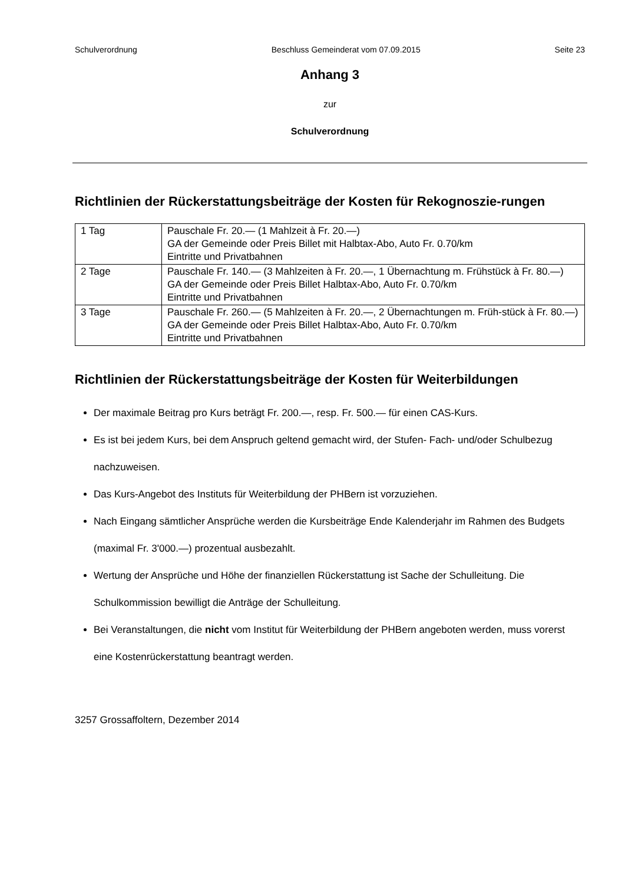Schulverordnung Beschluss Gemeinderat vom 07.09.2015 Seite 23
Anhang 3
zur
Schulverordnung
Richtlinien der Rückerstattungsbeiträge der Kosten für Rekognoszie-rungen
| 1 Tag | Pauschale Fr. 20.— (1 Mahlzeit à Fr. 20.—) GA der Gemeinde oder Preis Billet mit Halbtax-Abo, Auto Fr. 0.70/km Eintritte und Privatbahnen |
| 2 Tage | Pauschale Fr. 140.— (3 Mahlzeiten à Fr. 20.—, 1 Übernachtung m. Frühstück à Fr. 80.—) GA der Gemeinde oder Preis Billet Halbtax-Abo, Auto Fr. 0.70/km Eintritte und Privatbahnen |
| 3 Tage | Pauschale Fr. 260.— (5 Mahlzeiten à Fr. 20.—, 2 Übernachtungen m. Früh-stück à Fr. 80.—) GA der Gemeinde oder Preis Billet Halbtax-Abo, Auto Fr. 0.70/km Eintritte und Privatbahnen |
Richtlinien der Rückerstattungsbeiträge der Kosten für Weiterbildungen
Der maximale Beitrag pro Kurs beträgt Fr. 200.—, resp. Fr. 500.— für einen CAS-Kurs.
Es ist bei jedem Kurs, bei dem Anspruch geltend gemacht wird, der Stufen- Fach- und/oder Schulbezug nachzuweisen.
Das Kurs-Angebot des Instituts für Weiterbildung der PHBern ist vorzuziehen.
Nach Eingang sämtlicher Ansprüche werden die Kursbeiträge Ende Kalenderjahr im Rahmen des Budgets (maximal Fr. 3'000.—) prozentual ausbezahlt.
Wertung der Ansprüche und Höhe der finanziellen Rückerstattung ist Sache der Schulleitung. Die Schulkommission bewilligt die Anträge der Schulleitung.
Bei Veranstaltungen, die nicht vom Institut für Weiterbildung der PHBern angeboten werden, muss vorerst eine Kostenrückerstattung beantragt werden.
3257 Grossaffoltern, Dezember 2014